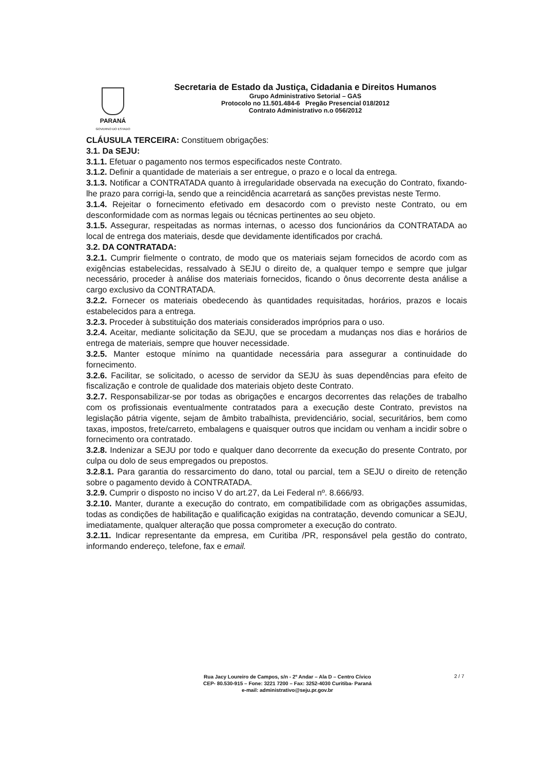PARANÁ
GOVERNO DO ESTADO
Secretaria de Estado da Justiça, Cidadania e Direitos Humanos
Grupo Administrativo Setorial – GAS
Protocolo no 11.501.484-6 Pregão Presencial 018/2012
Contrato Administrativo n.o 056/2012
CLÁUSULA TERCEIRA: Constituem obrigações:
3.1. Da SEJU:
3.1.1. Efetuar o pagamento nos termos especificados neste Contrato.
3.1.2. Definir a quantidade de materiais a ser entregue, o prazo e o local da entrega.
3.1.3. Notificar a CONTRATADA quanto à irregularidade observada na execução do Contrato, fixando-lhe prazo para corrigi-la, sendo que a reincidência acarretará as sanções previstas neste Termo.
3.1.4. Rejeitar o fornecimento efetivado em desacordo com o previsto neste Contrato, ou em desconformidade com as normas legais ou técnicas pertinentes ao seu objeto.
3.1.5. Assegurar, respeitadas as normas internas, o acesso dos funcionários da CONTRATADA ao local de entrega dos materiais, desde que devidamente identificados por crachá.
3.2. DA CONTRATADA:
3.2.1. Cumprir fielmente o contrato, de modo que os materiais sejam fornecidos de acordo com as exigências estabelecidas, ressalvado à SEJU o direito de, a qualquer tempo e sempre que julgar necessário, proceder à análise dos materiais fornecidos, ficando o ônus decorrente desta análise a cargo exclusivo da CONTRATADA.
3.2.2. Fornecer os materiais obedecendo às quantidades requisitadas, horários, prazos e locais estabelecidos para a entrega.
3.2.3. Proceder à substituição dos materiais considerados impróprios para o uso.
3.2.4. Aceitar, mediante solicitação da SEJU, que se procedam a mudanças nos dias e horários de entrega de materiais, sempre que houver necessidade.
3.2.5. Manter estoque mínimo na quantidade necessária para assegurar a continuidade do fornecimento.
3.2.6. Facilitar, se solicitado, o acesso de servidor da SEJU às suas dependências para efeito de fiscalização e controle de qualidade dos materiais objeto deste Contrato.
3.2.7. Responsabilizar-se por todas as obrigações e encargos decorrentes das relações de trabalho com os profissionais eventualmente contratados para a execução deste Contrato, previstos na legislação pátria vigente, sejam de âmbito trabalhista, previdenciário, social, securitários, bem como taxas, impostos, frete/carreto, embalagens e quaisquer outros que incidam ou venham a incidir sobre o fornecimento ora contratado.
3.2.8. Indenizar a SEJU por todo e qualquer dano decorrente da execução do presente Contrato, por culpa ou dolo de seus empregados ou prepostos.
3.2.8.1. Para garantia do ressarcimento do dano, total ou parcial, tem a SEJU o direito de retenção sobre o pagamento devido à CONTRATADA.
3.2.9. Cumprir o disposto no inciso V do art.27, da Lei Federal nº. 8.666/93.
3.2.10. Manter, durante a execução do contrato, em compatibilidade com as obrigações assumidas, todas as condições de habilitação e qualificação exigidas na contratação, devendo comunicar a SEJU, imediatamente, qualquer alteração que possa comprometer a execução do contrato.
3.2.11. Indicar representante da empresa, em Curitiba /PR, responsável pela gestão do contrato, informando endereço, telefone, fax e email.
Rua Jacy Loureiro de Campos, s/n - 2º Andar – Ala D – Centro Cívico
CEP- 80.530-915 – Fone: 3221 7200 – Fax: 3252-4030 Curitiba- Paraná
e-mail: administrativo@seju.pr.gov.br
2 / 7